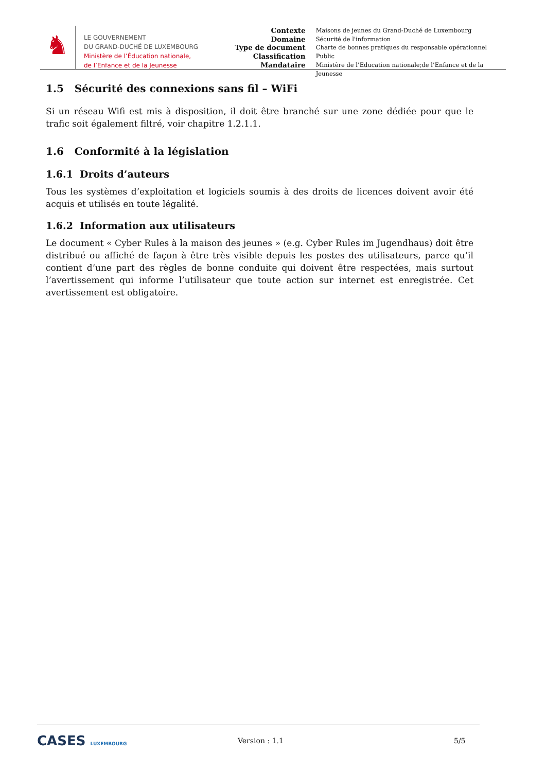♞
LE GOUVERNEMENT
DU GRAND-DUCHÉ DE LUXEMBOURG
Ministère de l’Éducation nationale,
de l’Enfance et de la Jeunesse
Contexte
Domaine
Type de document
Classification
Mandataire
Maisons de jeunes du Grand-Duché de Luxembourg
Sécurité de l'information
Charte de bonnes pratiques du responsable opérationnel
Public
Ministère de l’Education nationale;de l’Enfance et de la Jeunesse
1.5 Sécurité des connexions sans fil – WiFi
Si un réseau Wifi est mis à disposition, il doit être branché sur une zone dédiée pour que le trafic soit également filtré, voir chapitre 1.2.1.1.
1.6 Conformité à la législation
1.6.1 Droits d’auteurs
Tous les systèmes d’exploitation et logiciels soumis à des droits de licences doivent avoir été acquis et utilisés en toute légalité.
1.6.2 Information aux utilisateurs
Le document « Cyber Rules à la maison des jeunes » (e.g. Cyber Rules im Jugendhaus) doit être distribué ou affiché de façon à être très visible depuis les postes des utilisateurs, parce qu’il contient d’une part des règles de bonne conduite qui doivent être respectées, mais surtout l’avertissement qui informe l’utilisateur que toute action sur internet est enregistrée. Cet avertissement est obligatoire.
CASES LUXEMBOURG
Version : 1.1 5/5